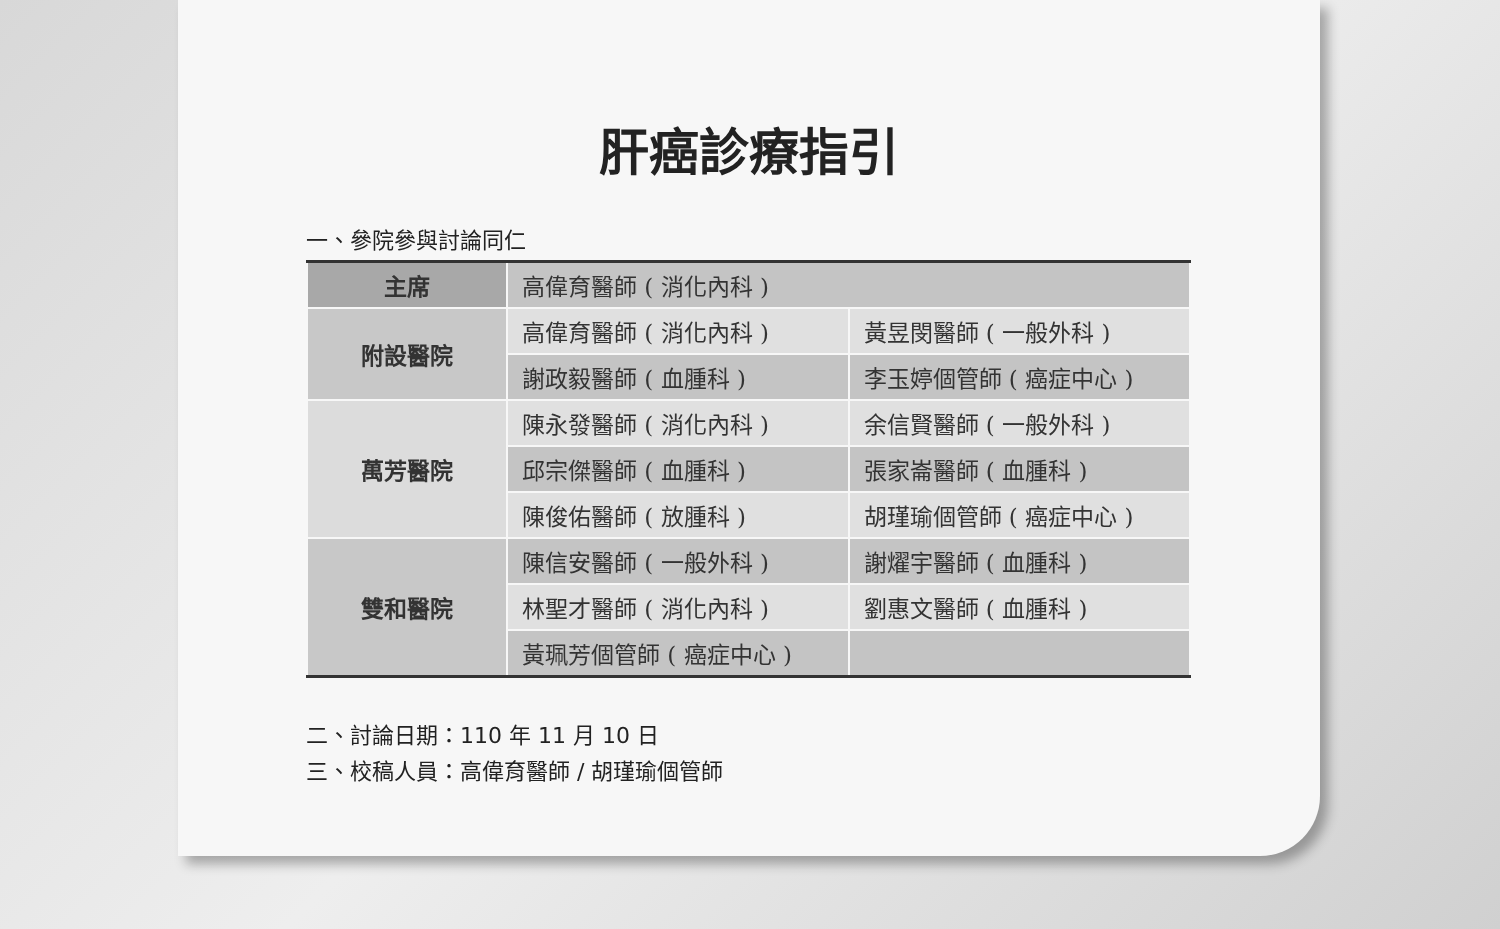肝癌診療指引
一、參院參與討論同仁
| 主席 | 高偉育醫師 ( 消化內科 ) | |
| 附設醫院 | 高偉育醫師 ( 消化內科 ) | 黃昱閔醫師 ( 一般外科 ) |
| | 謝政毅醫師 ( 血腫科 ) | 李玉婷個管師 ( 癌症中心 ) |
| 萬芳醫院 | 陳永發醫師 ( 消化內科 ) | 余信賢醫師 ( 一般外科 ) |
| | 邱宗傑醫師 ( 血腫科 ) | 張家崙醫師 ( 血腫科 ) |
| | 陳俊佑醫師 ( 放腫科 ) | 胡瑾瑜個管師 ( 癌症中心 ) |
| 雙和醫院 | 陳信安醫師 ( 一般外科 ) | 謝燿宇醫師 ( 血腫科 ) |
| | 林聖才醫師 ( 消化內科 ) | 劉惠文醫師 ( 血腫科 ) |
| | 黃珮芳個管師 ( 癌症中心 ) | |
二、討論日期：110 年 11 月 10 日
三、校稿人員：高偉育醫師 / 胡瑾瑜個管師